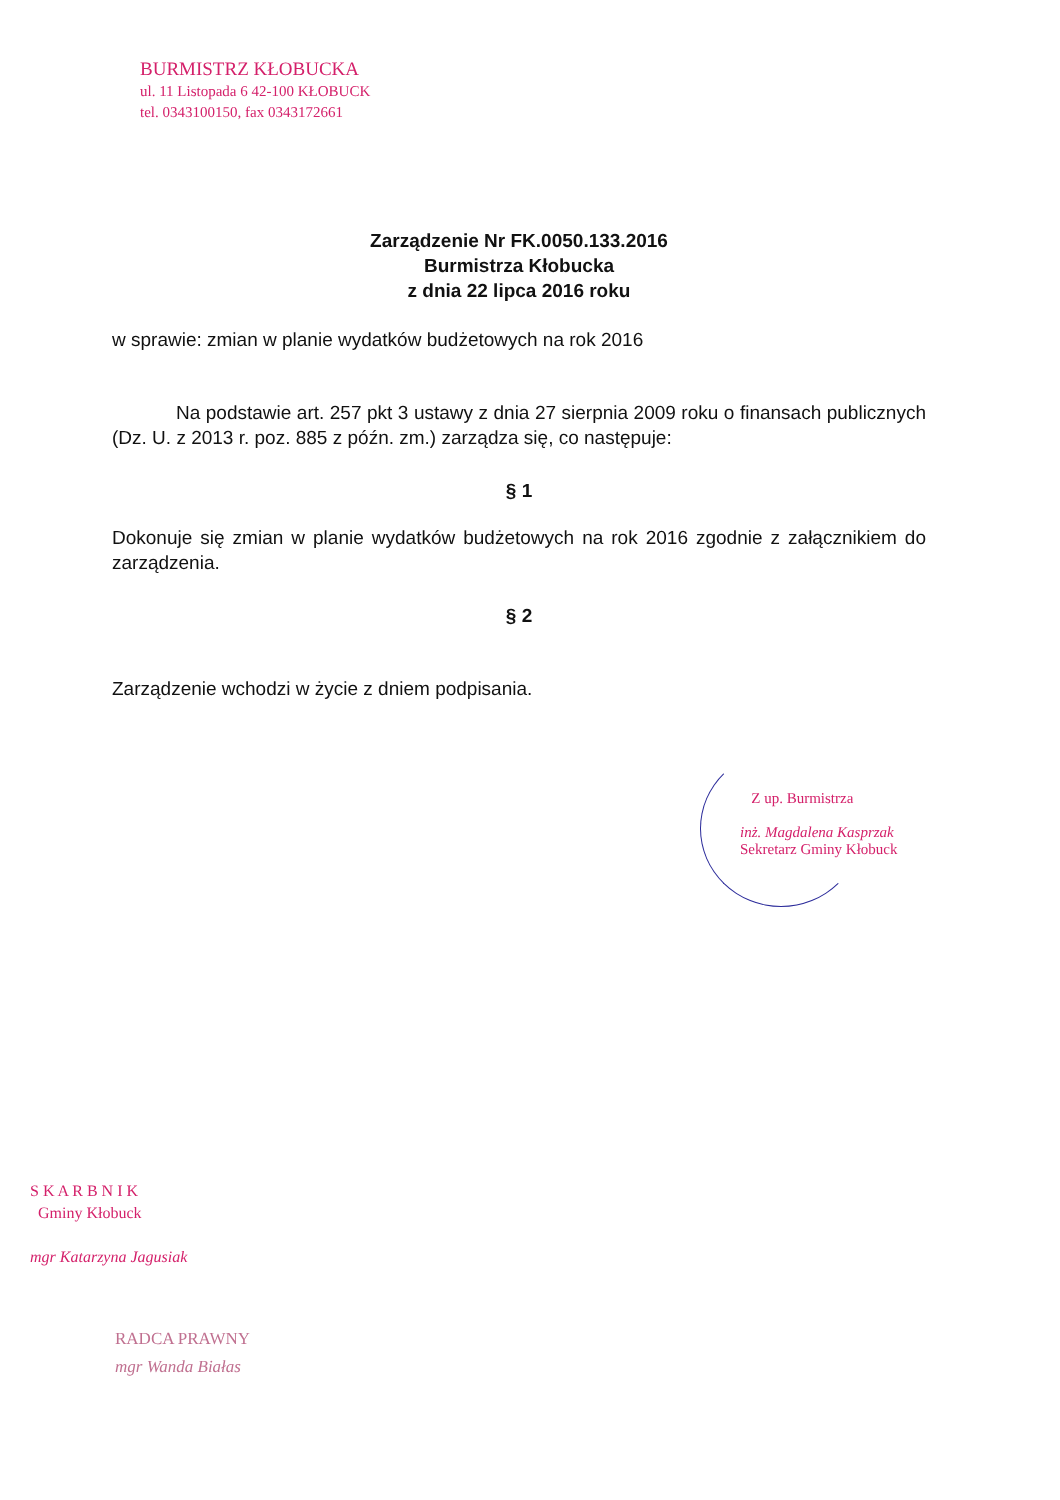BURMISTRZ KŁOBUCKA
ul. 11 Listopada 6 42-100 KŁOBUCK
tel. 0343100150, fax 0343172661
Zarządzenie Nr FK.0050.133.2016
Burmistrza Kłobucka
z dnia 22 lipca 2016 roku
w sprawie: zmian w planie wydatków budżetowych na rok 2016
Na podstawie art. 257 pkt 3 ustawy z dnia 27 sierpnia 2009 roku o finansach publicznych (Dz. U. z 2013 r. poz. 885 z późn. zm.) zarządza się, co następuje:
§ 1
Dokonuje się zmian w planie wydatków budżetowych na rok 2016 zgodnie z załącznikiem do zarządzenia.
§ 2
Zarządzenie wchodzi w życie z dniem podpisania.
Z up. Burmistrza
inż. Magdalena Kasprzak
Sekretarz Gminy Kłobuck
S K A R B N I K
Gminy Kłobuck
mgr Katarzyna Jagusiak
RADCA PRAWNY
mgr Wanda Białas